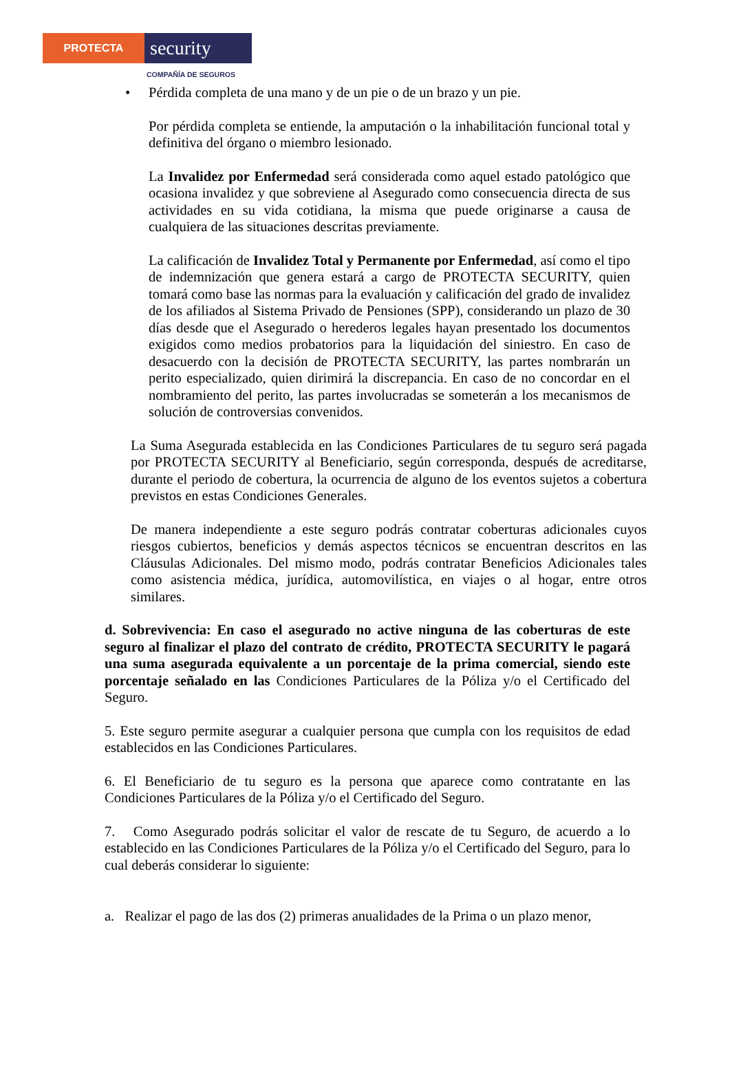PROTECTA
security
COMPAÑÍA DE SEGUROS
• Pérdida completa de una mano y de un pie o de un brazo y un pie.
Por pérdida completa se entiende, la amputación o la inhabilitación funcional total y definitiva del órgano o miembro lesionado.
La Invalidez por Enfermedad será considerada como aquel estado patológico que ocasiona invalidez y que sobreviene al Asegurado como consecuencia directa de sus actividades en su vida cotidiana, la misma que puede originarse a causa de cualquiera de las situaciones descritas previamente.
La calificación de Invalidez Total y Permanente por Enfermedad, así como el tipo de indemnización que genera estará a cargo de PROTECTA SECURITY, quien tomará como base las normas para la evaluación y calificación del grado de invalidez de los afiliados al Sistema Privado de Pensiones (SPP), considerando un plazo de 30 días desde que el Asegurado o herederos legales hayan presentado los documentos exigidos como medios probatorios para la liquidación del siniestro. En caso de desacuerdo con la decisión de PROTECTA SECURITY, las partes nombrarán un perito especializado, quien dirimirá la discrepancia. En caso de no concordar en el nombramiento del perito, las partes involucradas se someterán a los mecanismos de solución de controversias convenidos.
La Suma Asegurada establecida en las Condiciones Particulares de tu seguro será pagada por PROTECTA SECURITY al Beneficiario, según corresponda, después de acreditarse, durante el periodo de cobertura, la ocurrencia de alguno de los eventos sujetos a cobertura previstos en estas Condiciones Generales.
De manera independiente a este seguro podrás contratar coberturas adicionales cuyos riesgos cubiertos, beneficios y demás aspectos técnicos se encuentran descritos en las Cláusulas Adicionales. Del mismo modo, podrás contratar Beneficios Adicionales tales como asistencia médica, jurídica, automovilística, en viajes o al hogar, entre otros similares.
d. Sobrevivencia: En caso el asegurado no active ninguna de las coberturas de este seguro al finalizar el plazo del contrato de crédito, PROTECTA SECURITY le pagará una suma asegurada equivalente a un porcentaje de la prima comercial, siendo este porcentaje señalado en las Condiciones Particulares de la Póliza y/o el Certificado del Seguro.
5. Este seguro permite asegurar a cualquier persona que cumpla con los requisitos de edad establecidos en las Condiciones Particulares.
6. El Beneficiario de tu seguro es la persona que aparece como contratante en las Condiciones Particulares de la Póliza y/o el Certificado del Seguro.
7. Como Asegurado podrás solicitar el valor de rescate de tu Seguro, de acuerdo a lo establecido en las Condiciones Particulares de la Póliza y/o el Certificado del Seguro, para lo cual deberás considerar lo siguiente:
a. Realizar el pago de las dos (2) primeras anualidades de la Prima o un plazo menor,